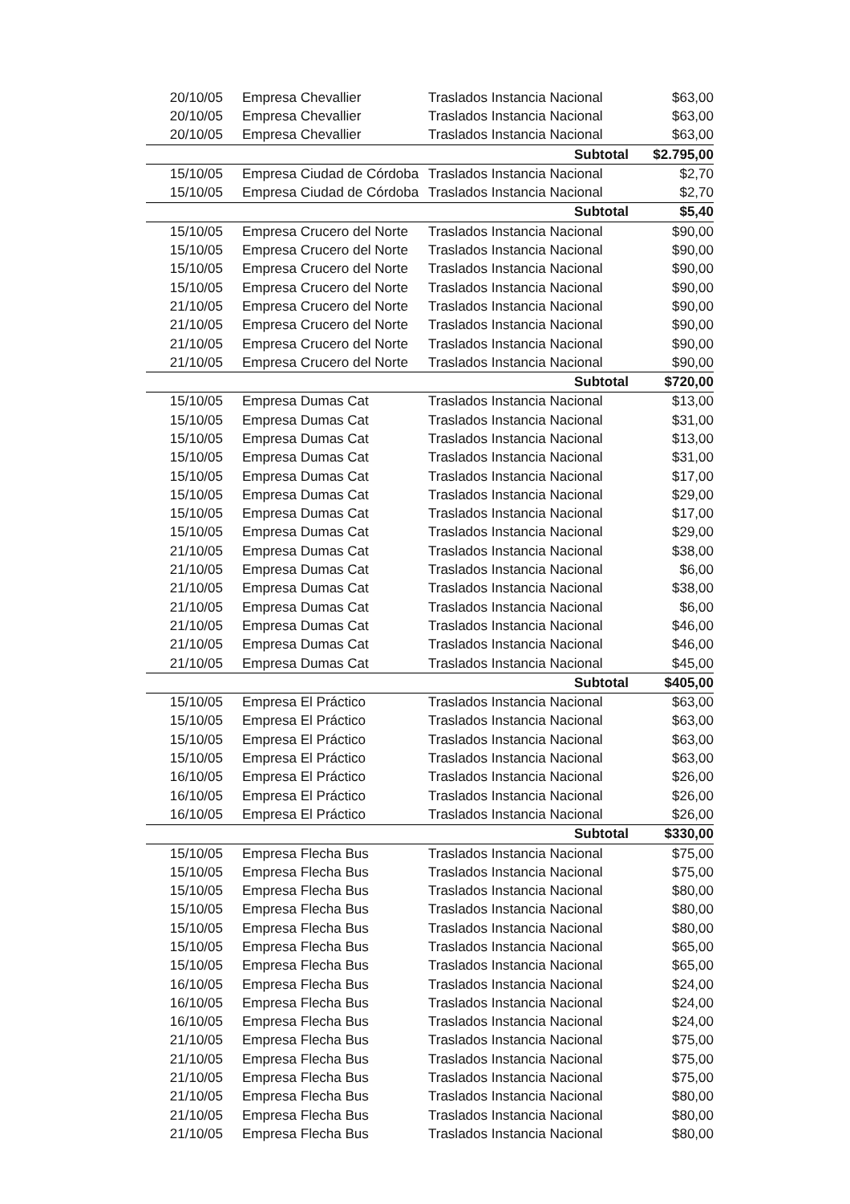| 20/10/05 | Empresa Chevallier | Traslados Instancia Nacional | $63,00 |
| 20/10/05 | Empresa Chevallier | Traslados Instancia Nacional | $63,00 |
| 20/10/05 | Empresa Chevallier | Traslados Instancia Nacional | $63,00 |
| | | Subtotal | $2.795,00 |
| 15/10/05 | Empresa Ciudad de Córdoba | Traslados Instancia Nacional | $2,70 |
| 15/10/05 | Empresa Ciudad de Córdoba | Traslados Instancia Nacional | $2,70 |
| | | Subtotal | $5,40 |
| 15/10/05 | Empresa Crucero del Norte | Traslados Instancia Nacional | $90,00 |
| 15/10/05 | Empresa Crucero del Norte | Traslados Instancia Nacional | $90,00 |
| 15/10/05 | Empresa Crucero del Norte | Traslados Instancia Nacional | $90,00 |
| 15/10/05 | Empresa Crucero del Norte | Traslados Instancia Nacional | $90,00 |
| 21/10/05 | Empresa Crucero del Norte | Traslados Instancia Nacional | $90,00 |
| 21/10/05 | Empresa Crucero del Norte | Traslados Instancia Nacional | $90,00 |
| 21/10/05 | Empresa Crucero del Norte | Traslados Instancia Nacional | $90,00 |
| 21/10/05 | Empresa Crucero del Norte | Traslados Instancia Nacional | $90,00 |
| | | Subtotal | $720,00 |
| 15/10/05 | Empresa Dumas Cat | Traslados Instancia Nacional | $13,00 |
| 15/10/05 | Empresa Dumas Cat | Traslados Instancia Nacional | $31,00 |
| 15/10/05 | Empresa Dumas Cat | Traslados Instancia Nacional | $13,00 |
| 15/10/05 | Empresa Dumas Cat | Traslados Instancia Nacional | $31,00 |
| 15/10/05 | Empresa Dumas Cat | Traslados Instancia Nacional | $17,00 |
| 15/10/05 | Empresa Dumas Cat | Traslados Instancia Nacional | $29,00 |
| 15/10/05 | Empresa Dumas Cat | Traslados Instancia Nacional | $17,00 |
| 15/10/05 | Empresa Dumas Cat | Traslados Instancia Nacional | $29,00 |
| 21/10/05 | Empresa Dumas Cat | Traslados Instancia Nacional | $38,00 |
| 21/10/05 | Empresa Dumas Cat | Traslados Instancia Nacional | $6,00 |
| 21/10/05 | Empresa Dumas Cat | Traslados Instancia Nacional | $38,00 |
| 21/10/05 | Empresa Dumas Cat | Traslados Instancia Nacional | $6,00 |
| 21/10/05 | Empresa Dumas Cat | Traslados Instancia Nacional | $46,00 |
| 21/10/05 | Empresa Dumas Cat | Traslados Instancia Nacional | $46,00 |
| 21/10/05 | Empresa Dumas Cat | Traslados Instancia Nacional | $45,00 |
| | | Subtotal | $405,00 |
| 15/10/05 | Empresa El Práctico | Traslados Instancia Nacional | $63,00 |
| 15/10/05 | Empresa El Práctico | Traslados Instancia Nacional | $63,00 |
| 15/10/05 | Empresa El Práctico | Traslados Instancia Nacional | $63,00 |
| 15/10/05 | Empresa El Práctico | Traslados Instancia Nacional | $63,00 |
| 16/10/05 | Empresa El Práctico | Traslados Instancia Nacional | $26,00 |
| 16/10/05 | Empresa El Práctico | Traslados Instancia Nacional | $26,00 |
| 16/10/05 | Empresa El Práctico | Traslados Instancia Nacional | $26,00 |
| | | Subtotal | $330,00 |
| 15/10/05 | Empresa Flecha Bus | Traslados Instancia Nacional | $75,00 |
| 15/10/05 | Empresa Flecha Bus | Traslados Instancia Nacional | $75,00 |
| 15/10/05 | Empresa Flecha Bus | Traslados Instancia Nacional | $80,00 |
| 15/10/05 | Empresa Flecha Bus | Traslados Instancia Nacional | $80,00 |
| 15/10/05 | Empresa Flecha Bus | Traslados Instancia Nacional | $80,00 |
| 15/10/05 | Empresa Flecha Bus | Traslados Instancia Nacional | $65,00 |
| 15/10/05 | Empresa Flecha Bus | Traslados Instancia Nacional | $65,00 |
| 16/10/05 | Empresa Flecha Bus | Traslados Instancia Nacional | $24,00 |
| 16/10/05 | Empresa Flecha Bus | Traslados Instancia Nacional | $24,00 |
| 16/10/05 | Empresa Flecha Bus | Traslados Instancia Nacional | $24,00 |
| 21/10/05 | Empresa Flecha Bus | Traslados Instancia Nacional | $75,00 |
| 21/10/05 | Empresa Flecha Bus | Traslados Instancia Nacional | $75,00 |
| 21/10/05 | Empresa Flecha Bus | Traslados Instancia Nacional | $75,00 |
| 21/10/05 | Empresa Flecha Bus | Traslados Instancia Nacional | $80,00 |
| 21/10/05 | Empresa Flecha Bus | Traslados Instancia Nacional | $80,00 |
| 21/10/05 | Empresa Flecha Bus | Traslados Instancia Nacional | $80,00 |